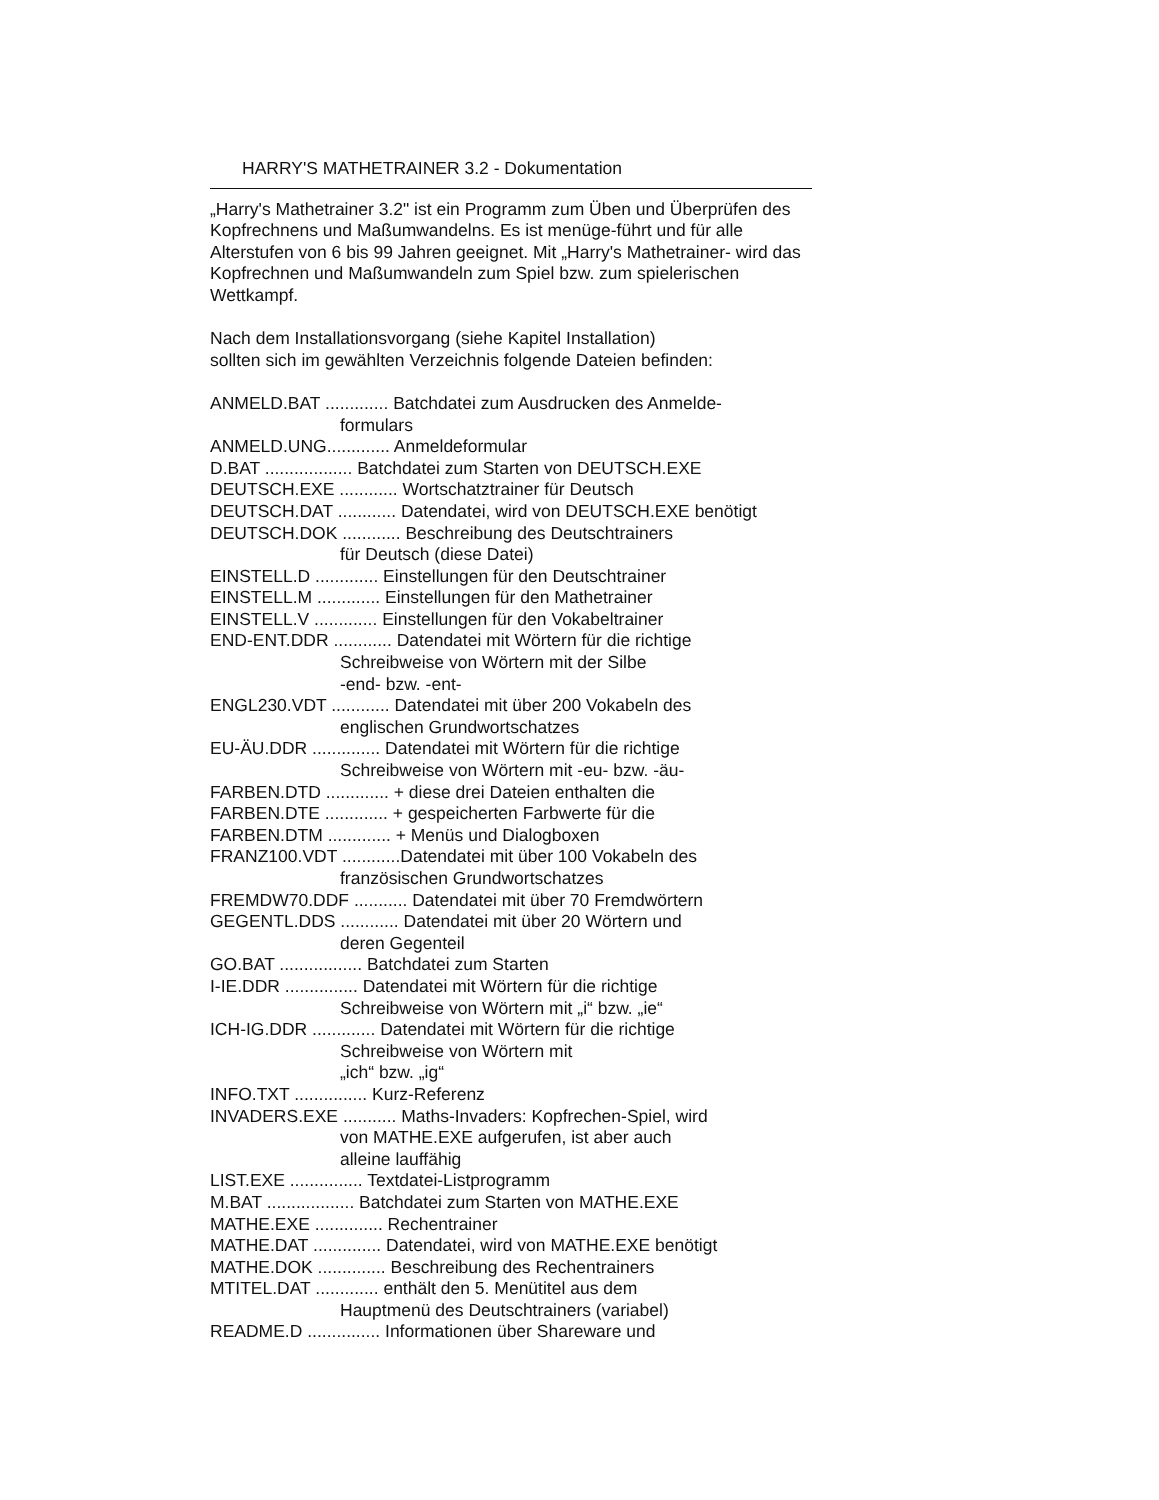HARRY'S MATHETRAINER 3.2 - Dokumentation
„Harry's Mathetrainer 3.2" ist ein Programm zum Üben und Überprüfen des Kopfrechnens und Maßumwandelns. Es ist menüge-führt und für alle Alterstufen von 6 bis 99 Jahren geeignet. Mit „Harry's Mathetrainer- wird das Kopfrechnen und Maßumwandeln zum Spiel bzw. zum spielerischen Wettkampf.
Nach dem Installationsvorgang (siehe Kapitel Installation)
sollten sich im gewählten Verzeichnis folgende Dateien befinden:
ANMELD.BAT ............. Batchdatei zum Ausdrucken des Anmelde-
formulars
ANMELD.UNG............. Anmeldeformular
D.BAT .................. Batchdatei zum Starten von DEUTSCH.EXE
DEUTSCH.EXE ............ Wortschatztrainer für Deutsch
DEUTSCH.DAT ............ Datendatei, wird von DEUTSCH.EXE benötigt
DEUTSCH.DOK ............ Beschreibung des Deutschtrainers
für Deutsch (diese Datei)
EINSTELL.D ............. Einstellungen für den Deutschtrainer
EINSTELL.M ............. Einstellungen für den Mathetrainer
EINSTELL.V ............. Einstellungen für den Vokabeltrainer
END-ENT.DDR ............ Datendatei mit Wörtern für die richtige
Schreibweise von Wörtern mit der Silbe
-end- bzw. -ent-
ENGL230.VDT ............ Datendatei mit über 200 Vokabeln des
englischen Grundwortschatzes
EU-ÄU.DDR .............. Datendatei mit Wörtern für die richtige
Schreibweise von Wörtern mit -eu- bzw. -äu-
FARBEN.DTD ............. + diese drei Dateien enthalten die
FARBEN.DTE ............. + gespeicherten Farbwerte für die
FARBEN.DTM ............. + Menüs und Dialogboxen
FRANZ100.VDT ............Datendatei mit über 100 Vokabeln des
französischen Grundwortschatzes
FREMDW70.DDF ........... Datendatei mit über 70 Fremdwörtern
GEGENTL.DDS ............ Datendatei mit über 20 Wörtern und
deren Gegenteil
GO.BAT ................. Batchdatei zum Starten
I-IE.DDR ............... Datendatei mit Wörtern für die richtige
Schreibweise von Wörtern mit „i“ bzw. „ie“
ICH-IG.DDR ............. Datendatei mit Wörtern für die richtige
Schreibweise von Wörtern mit
„ich“ bzw. „ig“
INFO.TXT ............... Kurz-Referenz
INVADERS.EXE ........... Maths-Invaders: Kopfrechen-Spiel, wird
von MATHE.EXE aufgerufen, ist aber auch
alleine lauffähig
LIST.EXE ............... Textdatei-Listprogramm
M.BAT .................. Batchdatei zum Starten von MATHE.EXE
MATHE.EXE .............. Rechentrainer
MATHE.DAT .............. Datendatei, wird von MATHE.EXE benötigt
MATHE.DOK .............. Beschreibung des Rechentrainers
MTITEL.DAT ............. enthält den 5. Menütitel aus dem
Hauptmenü des Deutschtrainers (variabel)
README.D ............... Informationen über Shareware und